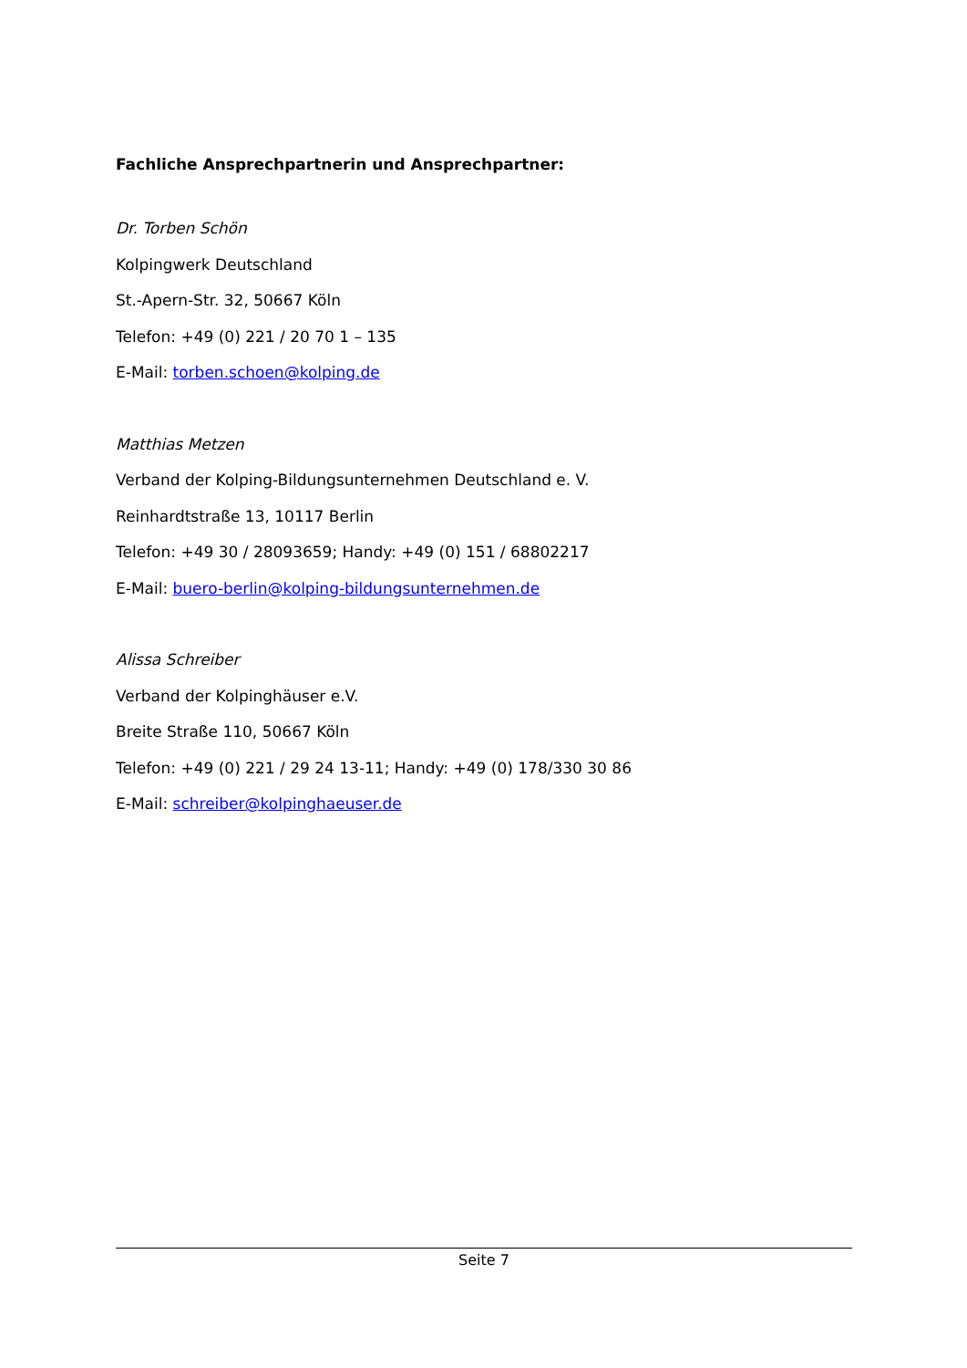Fachliche Ansprechpartnerin und Ansprechpartner:
Dr. Torben Schön
Kolpingwerk Deutschland
St.-Apern-Str. 32, 50667 Köln
Telefon: +49 (0) 221 / 20 70 1 – 135
E-Mail: torben.schoen@kolping.de
Matthias Metzen
Verband der Kolping-Bildungsunternehmen Deutschland e. V.
Reinhardtstraße 13, 10117 Berlin
Telefon: +49 30 / 28093659; Handy: +49 (0) 151 / 68802217
E-Mail: buero-berlin@kolping-bildungsunternehmen.de
Alissa Schreiber
Verband der Kolpinghäuser e.V.
Breite Straße 110, 50667 Köln
Telefon: +49 (0) 221 / 29 24 13-11; Handy: +49 (0) 178/330 30 86
E-Mail: schreiber@kolpinghaeuser.de
Seite 7